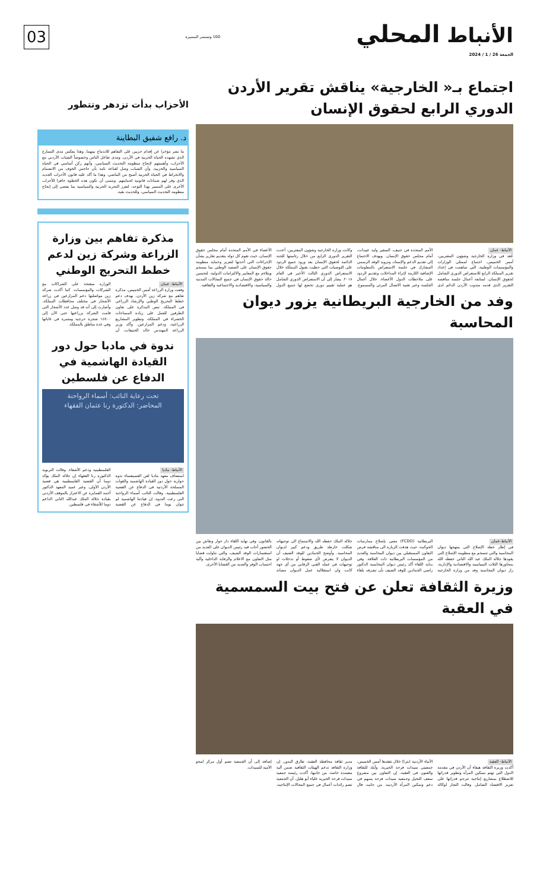الأنباط المحلي
الجمعة 26 / 1 / 2024
100 وتستمر المسيرة
03
اجتماع بـ« الخارجية» يناقش تقرير الأردن الدوري الرابع لحقوق الإنسان
الأنباط- عمان
عُقد في وزارة الخارجية وشؤون المغتربين، أمس الخميس، اجتماع لممثلي الوزارات والمؤسسات الوطنية، التي ساهمت في إعداد تقرير المملكة الرابع للاستعراض الدوري الشامل لحقوق الإنسان، لمتابعة أعمال جلسة مناقشة التقرير الذي قدمه مندوب الأردن الدائم لدى الأمم المتحدة في جنيف، السفير وليد عبيدات، أمام مجلس حقوق الإنسان. ويهدف الاجتماع إلى تقديم الدعم والإسناد، وتزويد الوفد الرسمي المشارك في جلسة الاستعراض بالمعلومات الإضافية اللازمة لإثراء المداخلات وتقديم الردود على ملاحظات الدول الأعضاء، خلال أعمال الجلسة وعبر تقنية الاتصال المرئي والمسموع. وكانت وزارة الخارجية وشؤون المغتربين، أعدت التقرير الدوري الرابع من خلال رئاستها للجنة الدائمة لحقوق الإنسان بعد ورود جميع الردود على التوصيات التي حظيت بقبول المملكة خلال الاستعراض الدوري الثالث الأخير في العام ٢٠١٨. يشار إلى أن الاستعراض الدوري الشامل هو عملية تقييم دوري تخضع لها جميع الدول الأعضاء في الأمم المتحدة أمام مجلس حقوق الإنسان، حيث تقوم كل دولة بتقديم تقارير بشأن الإجراءات التي أخذتها لتعزيز وحماية منظومة حقوق الإنسان على الصعيد الوطني بما ينسجم ويتلاءم مع المعايير والالتزامات الدولية، لتحسين حالة حقوق الإنسان في جميع المجالات المدنية والسياسية، والاقتصادية والاجتماعية والثقافية.
وفد من الخارجية البريطانية يزور ديوان المحاسبة
الأنباط-عمان
في إطار خطة الإصلاح التي ينتهجها ديوان المحاسبة والتي تتسجم مع منظومة الإصلاح التي يقودها جلالة الملك عبد الله الثاني حفظه الله بمحاورها الثلاث السياسية والاقتصادية والإدارية، زار ديوان المحاسبة وفد من وزارة الخارجية البريطانية (FCDO) معني بإصلاح ممارسات الحوكمة، حيث هدفت الزيارة الى مناقشة فرص التعاون المستقبلي بين ديوان المحاسبة والعديد من المؤسسات البريطانية ذات العلاقة. وفي بداية اللقاء أكد رئيس ديوان المحاسبة الدكتور راضي الحمادين للوفد الضيف بأن تشرفه بلقاء جلالة الملك حفظه الله والاستماع الى توجيهاته شكلت خارطة طريق ودعم كبير لديوان المحاسبة. وأوضح الحمادين للوفد الضيف أن الديوان لا يتعرض لأي ضغوط أو تدخلات او توجيهات في عمله الفني الرقابي من أي جهة كانت وان استقلالية عمل الديوان مصانة بالقانون. وفي نهاية اللقاء دار حوار ونقاش بين الحضور أجاب فيه رئيس الديوان على العديد من استفسارات الوفد الضيف، والتي تناولت قضايا مثل التعاون مع الاعلام والرقابة الداخلية وآلية احتساب الوفر والعديد من القضايا الأخرى.
وزيرة الثقافة تعلن عن فتح بيت السمسمية في العقبة
الأنباط- العقبة
أكدت وزيرة الثقافة هيفاء أن الأردن في مقدمة الدول التي تهتم بتمكين المرأة وتطوير قدراتها للاضطلاع بمشاريع إنتاجية تترجم قدراتها على تعزيز الاقتصاد الشامل. وقالت النجار لوكالة الأنباء الأردنية (بترا) خلال تفقدها أمس الخميس، جمعيتي سيدات فرحة الخيرية، وأيلة للثقافة والفنون في العقبة، إن التعاون بين مشروع سعف النخيل وجمعية سيدات فرحة يسهم في دعم وتمكين المرأة الأردنية. من جانبه، قال مدير ثقافة محافظة العقبة، طارق البدور، إن وزارة الثقافة تدعم الهيئات الثقافية ضمن آلية معتمدة خاصة. من جانبها، أكدت رئيسة جمعية سيدات فرحة الخيرية علياء أبو هليل، أن الجمعية تضم رائدات أعمال في جميع المجالات الإنتاجية، إضافة إلى أن الجمعية تضم أول مركز لمحو الأمية للسيدات.
الأحزاب بدأت تزدهر وتتطور
د. رافع شفيق البطاينة
ما نشر مؤخرا عن إقدام حزبين على التفاهم للاندماج بينهما، وهذا يعكس مدى التسارع الذي تشهده الحياة الحزبية في الأردن، ومدى تفاعل الناس وخصوصاً الشباب الأردني مع الأحزاب، وأهميتهم لإنجاح منظومة التحديث السياسي، وأنهم ركن أساسي في الحياة السياسية والحزبية، وأن الشباب وصل لقناعة تامة بأن حاجس الخوف من الانضمام والانخراط في الحياة الحزبية أصبح من الماضي. وهذا ما أكد عليه قانون الأحزاب الجديد الذي وفر لهم ضمانات قانونية لحمايتهم. ونتمنى أن تكون هذه الخطوة حافزا للأحزاب الأخرى على المسير بهذا التوجه، لتعزز التجربة الحزبية والسياسية بما يفضي إلى إنجاح منظومة التحديث السياسي، وللحديث بقية.
مذكرة تفاهم بين وزارة الزراعة وشركة زين لدعم خطط التحريج الوطني
الأنباط- عمان
وقعت وزارة الزراعة أمس الخميس، مذكرة تفاهم مع شركة زين الأردن، بهدف دعم خطط التحريج الوطني والإرشاد الزراعي في المملكة. تنص المذكرة على تعاون الطرفين للعمل على زيادة المساحات الخضراء في المملكة، وتطوير المشاريع الزراعية، ودعم المزارعين. وأكد وزير الزراعة المهندس خالد الحنيفات، أن الوزارة منفتحة على الشراكات مع الشركات والمؤسسات. كما أكدت شركة زين مواصلتها دعم المزارعين في زراعة الأشجار في مختلف محافظات المملكة. وأشارت إلى أنه قد وصل عدد الأشجار التي قامت الشركة بزراعتها حتى الآن إلى ١٤٥٠٠ شجرة حرجية ومثمرة في غاباتها وفي عدة مناطق بالمملكة.
ندوة في مادبا حول دور القيادة الهاشمية في الدفاع عن فلسطين
تحت رعاية النائب: أسماء الرواحنة
المحاضر: الدكتورة رنا عثمان الفقهاء
الأنباط- مادبا
استضاف معهد مادبا لفن الفسيفساء ندوة حوارية حول دور القيادة الهاشمية والقوات المسلحة الأردنية في الدفاع عن القضية الفلسطينية. وقالت النائب أسماء الرواحنة التي رعت الندوة، إن قيادتنا الهاشمية لم تتوان يوما في الدفاع عن القضية الفلسطينية ودعم الأشقاء. وقالت التربوية الدكتورة رنا الفقهاء إن جلالة الملك يؤكد دوما أن القضية الفلسطينية هي قضية الأردن الأولى. وعبر عميد المعهد الدكتور أحمد العمايرة عن الاعتزاز بالموقف الأردني بقيادة جلالة الملك عبدالله الثاني الداعم دوما للأشقاء في فلسطين.